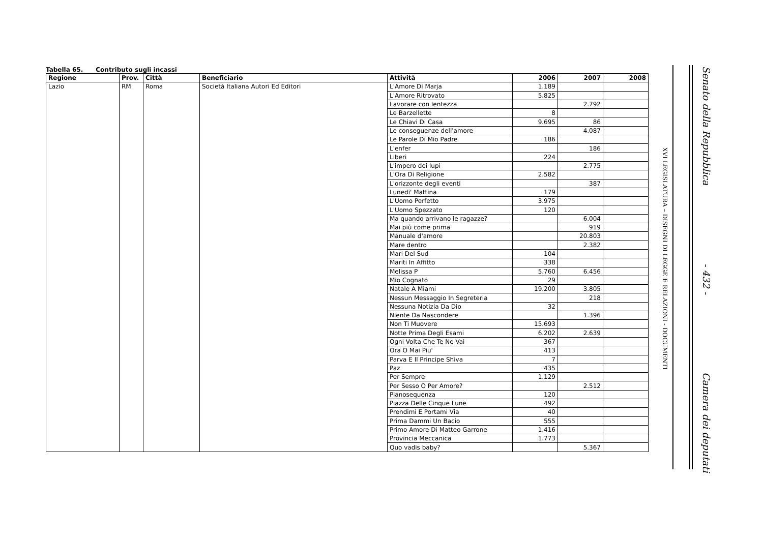Tabella 65. Contributo sugli incassi
| Regione | Prov. | Città | Beneficiario | Attività | 2006 | 2007 | 2008 |
| --- | --- | --- | --- | --- | --- | --- | --- |
| Lazio | RM | Roma | Società Italiana Autori Ed Editori | L'Amore Di Marja | 1.189 | | |
| | | | | L'Amore Ritrovato | 5.825 | | |
| | | | | Lavorare con lentezza | | 2.792 | |
| | | | | Le Barzellette | 8 | | |
| | | | | Le Chiavi Di Casa | 9.695 | 86 | |
| | | | | Le conseguenze dell'amore | | 4.087 | |
| | | | | Le Parole Di Mio Padre | 186 | | |
| | | | | L'enfer | | 186 | |
| | | | | Liberi | 224 | | |
| | | | | L'impero dei lupi | | 2.775 | |
| | | | | L'Ora Di Religione | 2.582 | | |
| | | | | L'orizzonte degli eventi | | 387 | |
| | | | | Lunedi' Mattina | 179 | | |
| | | | | L'Uomo Perfetto | 3.975 | | |
| | | | | L'Uomo Spezzato | 120 | | |
| | | | | Ma quando arrivano le ragazze? | | 6.004 | |
| | | | | Mai più come prima | | 919 | |
| | | | | Manuale d'amore | | 20.803 | |
| | | | | Mare dentro | | 2.382 | |
| | | | | Mari Del Sud | 104 | | |
| | | | | Mariti In Affitto | 338 | | |
| | | | | Melissa P | 5.760 | 6.456 | |
| | | | | Mio Cognato | 29 | | |
| | | | | Natale A Miami | 19.200 | 3.805 | |
| | | | | Nessun Messaggio In Segreteria | | 218 | |
| | | | | Nessuna Notizia Da Dio | 32 | | |
| | | | | Niente Da Nascondere | | 1.396 | |
| | | | | Non Ti Muovere | 15.693 | | |
| | | | | Notte Prima Degli Esami | 6.202 | 2.639 | |
| | | | | Ogni Volta Che Te Ne Vai | 367 | | |
| | | | | Ora O Mai Piu' | 413 | | |
| | | | | Parva E Il Principe Shiva | 7 | | |
| | | | | Paz | 435 | | |
| | | | | Per Sempre | 1.129 | | |
| | | | | Per Sesso O Per Amore? | | 2.512 | |
| | | | | Pianosequenza | 120 | | |
| | | | | Piazza Delle Cinque Lune | 492 | | |
| | | | | Prendimi E Portami Via | 40 | | |
| | | | | Prima Dammi Un Bacio | 555 | | |
| | | | | Primo Amore Di Matteo Garrone | 1.416 | | |
| | | | | Provincia Meccanica | 1.773 | | |
| | | | | Quo vadis baby? | | 5.367 | |
Senato della Repubblica - 432 - Camera dei deputati
XVI LEGISLATURA – DISEGNI DI LEGGE E RELAZIONI - DOCUMENTI